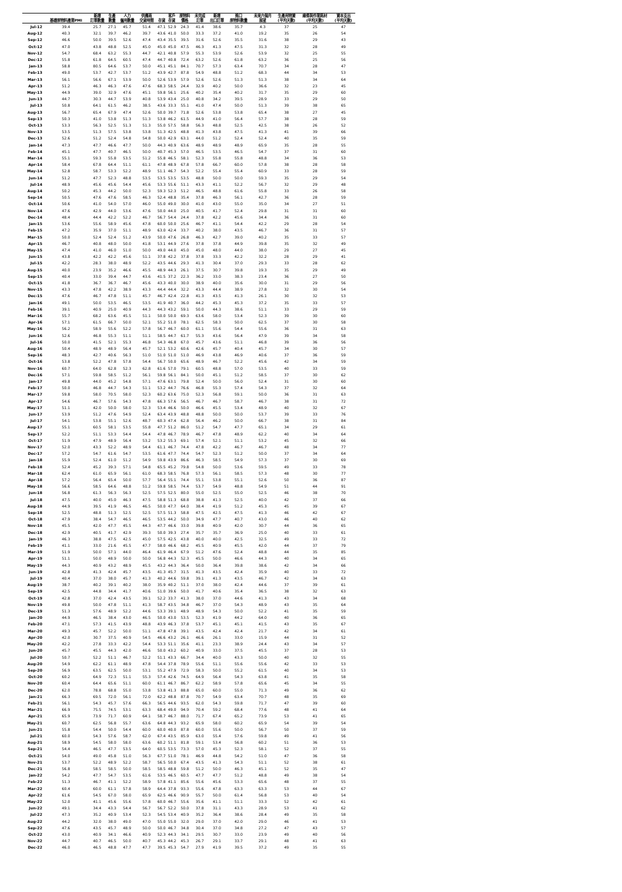| | 基礎原物料產業PMI | 新增 訂單數量 | 生產 數量 | 人力 僱用數量 | 供應商 交貨時間 | 存貨 | 客戶 存貨 | 原物料 價格 | 未完成 訂單 | 新增 出口訂單 | 進口 原物料數量 | 未來六個月 展望 | 生產用物資 (平均天數) | 維修與作業耗材 (平均天數) | 資本支出 (平均天數) |
| --- | --- | --- | --- | --- | --- | --- | --- | --- | --- | --- | --- | --- | --- | --- | --- |
| Jul-12 | 39.4 | 25.7 | 27.1 | 45.7 | 51.4 | 47.1 | 52.9 | 24.3 | 41.4 | 38.6 | 35.7 | 4.3 | 37 | 25 | 47 |
| Aug-12 | 40.3 | 32.1 | 39.7 | 46.2 | 39.7 | 43.6 | 41.0 | 50.0 | 33.3 | 37.2 | 41.0 | 19.2 | 35 | 26 | 54 |
| Sep-12 | 46.6 | 50.0 | 39.5 | 52.6 | 47.4 | 43.4 | 35.5 | 39.5 | 31.6 | 52.6 | 35.5 | 31.6 | 38 | 29 | 43 |
| Oct-12 | 47.0 | 43.8 | 48.8 | 52.5 | 45.0 | 45.0 | 45.0 | 47.5 | 46.3 | 41.3 | 47.5 | 31.3 | 32 | 28 | 49 |
| Nov-12 | 54.7 | 68.4 | 63.2 | 55.3 | 44.7 | 42.1 | 40.8 | 57.9 | 55.3 | 53.9 | 52.6 | 53.9 | 32 | 25 | 55 |
| Dec-12 | 55.8 | 61.8 | 64.5 | 60.5 | 47.4 | 44.7 | 40.8 | 72.4 | 63.2 | 52.6 | 61.8 | 63.2 | 36 | 25 | 56 |
| Jan-13 | 58.8 | 80.5 | 64.6 | 53.7 | 50.0 | 45.1 | 45.1 | 84.1 | 70.7 | 57.3 | 63.4 | 70.7 | 34 | 28 | 47 |
| Feb-13 | 49.0 | 53.7 | 42.7 | 53.7 | 51.2 | 43.9 | 42.7 | 87.8 | 54.9 | 48.8 | 51.2 | 68.3 | 44 | 34 | 53 |
| Mar-13 | 56.1 | 56.6 | 67.1 | 53.9 | 50.0 | 52.6 | 53.9 | 57.9 | 52.6 | 52.6 | 51.3 | 51.3 | 38 | 34 | 64 |
| Apr-13 | 51.2 | 46.3 | 46.3 | 47.6 | 47.6 | 68.3 | 58.5 | 24.4 | 32.9 | 40.2 | 50.0 | 36.6 | 32 | 23 | 45 |
| May-13 | 44.9 | 39.0 | 32.9 | 47.6 | 45.1 | 59.8 | 56.1 | 25.6 | 40.2 | 35.4 | 40.2 | 31.7 | 35 | 29 | 60 |
| Jun-13 | 44.7 | 30.3 | 44.7 | 53.9 | 40.8 | 53.9 | 43.4 | 25.0 | 40.8 | 34.2 | 39.5 | 28.9 | 33 | 29 | 50 |
| Jul-13 | 50.8 | 64.1 | 61.5 | 46.2 | 38.5 | 43.6 | 33.3 | 55.1 | 41.0 | 47.4 | 50.0 | 51.3 | 39 | 38 | 65 |
| Aug-13 | 56.7 | 65.4 | 67.9 | 47.4 | 52.6 | 50.0 | 39.7 | 71.8 | 52.6 | 53.8 | 53.8 | 65.4 | 38 | 27 | 45 |
| Sep-13 | 50.3 | 41.0 | 53.8 | 51.3 | 51.3 | 53.8 | 46.2 | 61.5 | 44.9 | 41.0 | 56.4 | 57.7 | 38 | 28 | 59 |
| Oct-13 | 53.3 | 56.3 | 52.5 | 51.3 | 51.3 | 55.0 | 57.5 | 58.8 | 56.3 | 48.8 | 52.5 | 42.5 | 38 | 26 | 52 |
| Nov-13 | 53.5 | 51.3 | 57.5 | 53.8 | 53.8 | 51.3 | 42.5 | 48.8 | 41.3 | 43.8 | 47.5 | 41.3 | 41 | 39 | 66 |
| Dec-13 | 52.6 | 51.2 | 52.4 | 54.8 | 54.8 | 50.0 | 42.9 | 63.1 | 44.0 | 51.2 | 52.4 | 52.4 | 40 | 35 | 59 |
| Jan-14 | 47.3 | 47.7 | 46.6 | 47.7 | 50.0 | 44.3 | 40.9 | 63.6 | 48.9 | 48.9 | 48.9 | 65.9 | 35 | 28 | 55 |
| Feb-14 | 45.1 | 47.7 | 40.7 | 46.5 | 50.0 | 40.7 | 45.3 | 57.0 | 46.5 | 53.5 | 46.5 | 54.7 | 37 | 31 | 60 |
| Mar-14 | 55.1 | 59.3 | 55.8 | 53.5 | 51.2 | 55.8 | 46.5 | 58.1 | 52.3 | 55.8 | 55.8 | 48.8 | 34 | 36 | 53 |
| Apr-14 | 58.4 | 67.8 | 64.4 | 51.1 | 61.1 | 47.8 | 48.9 | 67.8 | 57.8 | 66.7 | 60.0 | 57.8 | 38 | 28 | 58 |
| May-14 | 52.8 | 58.7 | 53.3 | 52.2 | 48.9 | 51.1 | 46.7 | 54.3 | 52.2 | 55.4 | 55.4 | 60.9 | 33 | 28 | 59 |
| Jun-14 | 51.2 | 47.7 | 52.3 | 48.8 | 53.5 | 53.5 | 53.5 | 53.5 | 48.8 | 50.0 | 50.0 | 59.3 | 35 | 29 | 54 |
| Jul-14 | 48.9 | 45.6 | 45.6 | 54.4 | 45.6 | 53.3 | 55.6 | 51.1 | 43.3 | 41.1 | 52.2 | 56.7 | 32 | 29 | 48 |
| Aug-14 | 50.2 | 45.3 | 44.2 | 50.0 | 52.3 | 59.3 | 52.3 | 51.2 | 46.5 | 48.8 | 61.6 | 55.8 | 33 | 26 | 58 |
| Sep-14 | 50.5 | 47.6 | 47.6 | 58.5 | 46.3 | 52.4 | 48.8 | 35.4 | 37.8 | 46.3 | 56.1 | 42.7 | 36 | 28 | 59 |
| Oct-14 | 50.6 | 41.0 | 54.0 | 57.0 | 46.0 | 55.0 | 49.0 | 30.0 | 41.0 | 43.0 | 55.0 | 35.0 | 34 | 27 | 51 |
| Nov-14 | 47.6 | 42.9 | 44.0 | 53.6 | 47.6 | 50.0 | 44.0 | 25.0 | 40.5 | 41.7 | 52.4 | 29.8 | 31 | 31 | 60 |
| Dec-14 | 48.4 | 44.4 | 42.2 | 52.2 | 46.7 | 56.7 | 54.4 | 24.4 | 37.8 | 42.2 | 45.6 | 34.4 | 36 | 31 | 60 |
| Jan-15 | 53.6 | 55.6 | 58.9 | 45.6 | 47.8 | 60.0 | 50.0 | 25.6 | 46.7 | 41.1 | 54.4 | 42.2 | 29 | 28 | 54 |
| Feb-15 | 47.2 | 35.9 | 37.0 | 51.1 | 48.9 | 63.0 | 42.4 | 33.7 | 40.2 | 38.0 | 43.5 | 46.7 | 36 | 31 | 57 |
| Mar-15 | 50.0 | 52.4 | 52.4 | 51.2 | 43.9 | 50.0 | 47.6 | 26.8 | 46.3 | 42.7 | 39.0 | 40.2 | 35 | 33 | 57 |
| Apr-15 | 46.7 | 40.8 | 48.0 | 50.0 | 41.8 | 53.1 | 44.9 | 27.6 | 37.8 | 37.8 | 44.9 | 39.8 | 35 | 32 | 49 |
| May-15 | 47.4 | 41.0 | 46.0 | 51.0 | 50.0 | 49.0 | 44.0 | 45.0 | 45.0 | 48.0 | 44.0 | 38.0 | 29 | 27 | 45 |
| Jun-15 | 43.8 | 42.2 | 42.2 | 45.6 | 51.1 | 37.8 | 42.2 | 37.8 | 37.8 | 33.3 | 42.2 | 32.2 | 28 | 29 | 41 |
| Jul-15 | 42.2 | 28.3 | 38.0 | 48.9 | 52.2 | 43.5 | 44.6 | 29.3 | 41.3 | 30.4 | 37.0 | 29.3 | 33 | 28 | 62 |
| Aug-15 | 40.0 | 23.9 | 35.2 | 46.6 | 45.5 | 48.9 | 44.3 | 26.1 | 37.5 | 30.7 | 39.8 | 19.3 | 35 | 29 | 49 |
| Sep-15 | 40.4 | 33.0 | 39.4 | 44.7 | 43.6 | 41.5 | 37.2 | 22.3 | 36.2 | 33.0 | 38.3 | 23.4 | 36 | 27 | 50 |
| Oct-15 | 41.8 | 36.7 | 36.7 | 46.7 | 45.6 | 43.3 | 40.0 | 30.0 | 38.9 | 40.0 | 35.6 | 30.0 | 31 | 29 | 56 |
| Nov-15 | 43.3 | 47.8 | 42.2 | 38.9 | 43.3 | 44.4 | 44.4 | 32.2 | 43.3 | 44.4 | 38.9 | 27.8 | 32 | 30 | 54 |
| Dec-15 | 47.6 | 46.7 | 47.8 | 51.1 | 45.7 | 46.7 | 42.4 | 22.8 | 41.3 | 43.5 | 41.3 | 26.1 | 30 | 32 | 53 |
| Jan-16 | 49.1 | 50.0 | 53.5 | 46.5 | 53.5 | 41.9 | 40.7 | 36.0 | 44.2 | 45.3 | 45.3 | 37.2 | 35 | 33 | 57 |
| Feb-16 | 39.1 | 40.9 | 25.0 | 40.9 | 44.3 | 44.3 | 43.2 | 59.1 | 50.0 | 44.3 | 38.6 | 51.1 | 33 | 29 | 59 |
| Mar-16 | 55.7 | 68.2 | 63.6 | 45.5 | 51.1 | 50.0 | 50.0 | 69.3 | 63.6 | 58.0 | 53.4 | 52.3 | 39 | 30 | 60 |
| Apr-16 | 57.1 | 61.5 | 66.7 | 50.0 | 52.1 | 55.2 | 51.0 | 78.1 | 62.5 | 58.3 | 50.0 | 62.5 | 37 | 30 | 58 |
| May-16 | 56.2 | 58.9 | 55.6 | 52.2 | 57.8 | 56.7 | 46.7 | 60.0 | 61.1 | 55.6 | 54.4 | 55.6 | 36 | 31 | 63 |
| Jun-16 | 52.6 | 46.8 | 55.3 | 51.1 | 51.1 | 58.5 | 44.7 | 61.7 | 55.3 | 43.6 | 56.4 | 47.9 | 39 | 34 | 58 |
| Jul-16 | 50.0 | 41.5 | 52.1 | 55.3 | 46.8 | 54.3 | 46.8 | 67.0 | 45.7 | 43.6 | 51.1 | 46.8 | 39 | 36 | 56 |
| Aug-16 | 50.4 | 48.9 | 48.9 | 56.4 | 45.7 | 52.1 | 53.2 | 60.6 | 42.6 | 45.7 | 40.4 | 45.7 | 34 | 30 | 57 |
| Sep-16 | 48.3 | 42.7 | 40.6 | 56.3 | 51.0 | 51.0 | 51.0 | 51.0 | 46.9 | 43.8 | 46.9 | 40.6 | 37 | 36 | 59 |
| Oct-16 | 53.8 | 52.2 | 47.8 | 57.8 | 54.4 | 56.7 | 50.0 | 65.6 | 48.9 | 46.7 | 52.2 | 45.6 | 42 | 34 | 59 |
| Nov-16 | 60.7 | 64.0 | 62.8 | 52.3 | 62.8 | 61.6 | 57.0 | 79.1 | 60.5 | 48.8 | 57.0 | 53.5 | 40 | 33 | 59 |
| Dec-16 | 57.1 | 59.8 | 58.5 | 51.2 | 56.1 | 59.8 | 56.1 | 84.1 | 50.0 | 45.1 | 51.2 | 58.5 | 37 | 30 | 62 |
| Jan-17 | 49.8 | 44.0 | 45.2 | 54.8 | 57.1 | 47.6 | 63.1 | 79.8 | 52.4 | 50.0 | 56.0 | 52.4 | 31 | 30 | 60 |
| Feb-17 | 50.0 | 46.8 | 44.7 | 54.3 | 51.1 | 53.2 | 44.7 | 76.6 | 46.8 | 55.3 | 57.4 | 54.3 | 37 | 32 | 64 |
| Mar-17 | 59.8 | 58.0 | 70.5 | 58.0 | 52.3 | 60.2 | 63.6 | 75.0 | 52.3 | 56.8 | 59.1 | 50.0 | 36 | 31 | 63 |
| Apr-17 | 54.6 | 46.7 | 57.6 | 54.3 | 47.8 | 66.3 | 57.6 | 56.5 | 46.7 | 46.7 | 58.7 | 46.7 | 38 | 31 | 72 |
| May-17 | 51.1 | 42.0 | 50.0 | 58.0 | 52.3 | 53.4 | 46.6 | 50.0 | 46.6 | 45.5 | 53.4 | 48.9 | 40 | 32 | 67 |
| Jun-17 | 53.9 | 51.2 | 47.6 | 54.9 | 52.4 | 63.4 | 43.9 | 48.8 | 48.8 | 50.0 | 50.0 | 53.7 | 39 | 33 | 76 |
| Jul-17 | 54.1 | 53.8 | 55.1 | 52.6 | 48.7 | 60.3 | 47.4 | 62.8 | 56.4 | 46.2 | 50.0 | 66.7 | 38 | 31 | 84 |
| Aug-17 | 55.1 | 60.5 | 58.1 | 53.5 | 55.8 | 47.7 | 51.2 | 86.0 | 51.2 | 54.7 | 47.7 | 65.1 | 34 | 29 | 61 |
| Sep-17 | 52.2 | 51.1 | 53.3 | 54.4 | 54.4 | 47.8 | 46.7 | 78.9 | 46.7 | 47.8 | 48.9 | 62.2 | 40 | 34 | 64 |
| Oct-17 | 51.9 | 47.9 | 48.9 | 56.4 | 53.2 | 53.2 | 55.3 | 69.1 | 57.4 | 52.1 | 51.1 | 53.2 | 45 | 32 | 66 |
| Nov-17 | 52.0 | 43.3 | 52.2 | 48.9 | 54.4 | 61.1 | 46.7 | 74.4 | 47.8 | 42.2 | 46.7 | 46.7 | 48 | 34 | 77 |
| Dec-17 | 57.2 | 54.7 | 61.6 | 54.7 | 53.5 | 61.6 | 47.7 | 74.4 | 54.7 | 52.3 | 51.2 | 50.0 | 37 | 34 | 64 |
| Jan-18 | 55.9 | 52.4 | 61.0 | 51.2 | 54.9 | 59.8 | 43.9 | 86.6 | 46.3 | 58.5 | 54.9 | 57.3 | 37 | 30 | 69 |
| Feb-18 | 52.4 | 45.2 | 39.3 | 57.1 | 54.8 | 65.5 | 45.2 | 79.8 | 54.8 | 50.0 | 53.6 | 59.5 | 49 | 33 | 78 |
| Mar-18 | 62.4 | 61.0 | 65.9 | 56.1 | 61.0 | 68.3 | 58.5 | 76.8 | 57.3 | 56.1 | 58.5 | 57.3 | 48 | 30 | 77 |
| Apr-18 | 57.2 | 56.4 | 65.4 | 50.0 | 57.7 | 56.4 | 55.1 | 74.4 | 55.1 | 53.8 | 55.1 | 52.6 | 50 | 36 | 87 |
| May-18 | 56.6 | 58.5 | 64.6 | 48.8 | 51.2 | 59.8 | 58.5 | 74.4 | 53.7 | 54.9 | 48.8 | 54.9 | 51 | 44 | 91 |
| Jun-18 | 56.8 | 61.3 | 56.3 | 56.3 | 52.5 | 57.5 | 52.5 | 80.0 | 55.0 | 52.5 | 55.0 | 52.5 | 46 | 38 | 70 |
| Jul-18 | 47.5 | 40.0 | 45.0 | 46.3 | 47.5 | 58.8 | 51.3 | 68.8 | 38.8 | 41.3 | 52.5 | 40.0 | 42 | 37 | 66 |
| Aug-18 | 44.9 | 39.5 | 41.9 | 46.5 | 46.5 | 50.0 | 47.7 | 64.0 | 38.4 | 41.9 | 51.2 | 45.3 | 45 | 39 | 67 |
| Sep-18 | 52.5 | 48.8 | 51.3 | 52.5 | 52.5 | 57.5 | 51.3 | 58.8 | 47.5 | 42.5 | 47.5 | 41.3 | 46 | 42 | 67 |
| Oct-18 | 47.9 | 38.4 | 54.7 | 46.5 | 46.5 | 53.5 | 44.2 | 50.0 | 34.9 | 47.7 | 40.7 | 43.0 | 46 | 40 | 62 |
| Nov-18 | 45.5 | 42.0 | 47.7 | 45.5 | 44.3 | 47.7 | 46.6 | 33.0 | 39.8 | 40.9 | 42.0 | 30.7 | 44 | 36 | 65 |
| Dec-18 | 42.9 | 40.5 | 41.7 | 42.9 | 39.3 | 50.0 | 39.3 | 27.4 | 35.7 | 35.7 | 36.9 | 25.0 | 40 | 33 | 61 |
| Jan-19 | 46.3 | 38.8 | 47.5 | 42.5 | 45.0 | 57.5 | 42.5 | 43.8 | 40.0 | 40.0 | 42.5 | 32.5 | 49 | 33 | 72 |
| Feb-19 | 41.1 | 33.0 | 21.6 | 45.5 | 47.7 | 58.0 | 46.6 | 68.2 | 45.5 | 40.9 | 45.5 | 42.0 | 44 | 37 | 79 |
| Mar-19 | 51.9 | 50.0 | 57.1 | 44.0 | 46.4 | 61.9 | 46.4 | 67.9 | 51.2 | 47.6 | 52.4 | 48.8 | 44 | 35 | 85 |
| Apr-19 | 51.1 | 50.0 | 48.9 | 50.0 | 50.0 | 56.8 | 44.3 | 52.3 | 45.5 | 50.0 | 46.6 | 44.3 | 40 | 34 | 65 |
| May-19 | 44.3 | 40.9 | 43.2 | 48.9 | 45.5 | 43.2 | 44.3 | 36.4 | 50.0 | 36.4 | 39.8 | 38.6 | 42 | 34 | 66 |
| Jun-19 | 42.8 | 41.3 | 42.4 | 45.7 | 43.5 | 41.3 | 45.7 | 31.5 | 41.3 | 43.5 | 42.4 | 35.9 | 40 | 33 | 72 |
| Jul-19 | 40.4 | 37.0 | 38.0 | 45.7 | 41.3 | 40.2 | 44.6 | 59.8 | 39.1 | 41.3 | 43.5 | 46.7 | 42 | 34 | 63 |
| Aug-19 | 38.7 | 40.2 | 39.1 | 40.2 | 38.0 | 35.9 | 40.2 | 51.1 | 37.0 | 38.0 | 42.4 | 44.6 | 37 | 39 | 61 |
| Sep-19 | 42.5 | 44.8 | 34.4 | 41.7 | 40.6 | 51.0 | 39.6 | 50.0 | 41.7 | 40.6 | 35.4 | 36.5 | 38 | 32 | 63 |
| Oct-19 | 42.8 | 37.0 | 42.4 | 43.5 | 39.1 | 52.2 | 33.7 | 41.3 | 38.0 | 37.0 | 44.6 | 41.3 | 43 | 34 | 68 |
| Nov-19 | 49.8 | 50.0 | 47.8 | 51.1 | 41.3 | 58.7 | 43.5 | 34.8 | 46.7 | 37.0 | 54.3 | 48.9 | 43 | 35 | 64 |
| Dec-19 | 51.3 | 57.6 | 48.9 | 52.2 | 44.6 | 53.3 | 39.1 | 48.9 | 48.9 | 54.3 | 50.0 | 52.2 | 41 | 35 | 59 |
| Jan-20 | 44.9 | 46.5 | 38.4 | 43.0 | 46.5 | 50.0 | 43.0 | 53.5 | 52.3 | 41.9 | 44.2 | 64.0 | 40 | 36 | 65 |
| Feb-20 | 47.1 | 57.3 | 41.5 | 43.9 | 48.8 | 43.9 | 46.3 | 37.8 | 53.7 | 45.1 | 45.1 | 41.5 | 43 | 35 | 67 |
| Mar-20 | 49.3 | 45.7 | 52.2 | 50.0 | 51.1 | 47.8 | 47.8 | 39.1 | 43.5 | 42.4 | 42.4 | 21.7 | 42 | 34 | 61 |
| Apr-20 | 42.0 | 30.7 | 37.5 | 40.9 | 54.5 | 46.6 | 43.2 | 26.1 | 46.6 | 26.1 | 33.0 | 15.9 | 44 | 31 | 52 |
| May-20 | 42.2 | 27.8 | 33.3 | 42.2 | 54.4 | 53.3 | 51.1 | 35.6 | 41.1 | 23.3 | 38.9 | 24.4 | 43 | 34 | 57 |
| Jun-20 | 45.7 | 45.5 | 44.3 | 42.0 | 46.6 | 50.0 | 43.2 | 60.2 | 40.9 | 33.0 | 37.5 | 45.5 | 37 | 28 | 53 |
| Jul-20 | 50.7 | 52.2 | 51.1 | 46.7 | 52.2 | 51.1 | 43.3 | 66.7 | 34.4 | 40.0 | 43.3 | 50.0 | 40 | 32 | 55 |
| Aug-20 | 54.9 | 62.2 | 61.1 | 48.9 | 47.8 | 54.4 | 37.8 | 78.9 | 55.6 | 51.1 | 55.6 | 55.6 | 42 | 33 | 53 |
| Sep-20 | 56.9 | 63.5 | 62.5 | 50.0 | 53.1 | 55.2 | 47.9 | 72.9 | 58.3 | 50.0 | 55.2 | 61.5 | 40 | 34 | 53 |
| Oct-20 | 60.2 | 64.9 | 72.3 | 51.1 | 55.3 | 57.4 | 42.6 | 74.5 | 64.9 | 56.4 | 54.3 | 63.8 | 41 | 35 | 58 |
| Nov-20 | 60.4 | 64.4 | 65.6 | 51.1 | 60.0 | 61.1 | 46.7 | 86.7 | 62.2 | 58.9 | 57.8 | 65.6 | 45 | 34 | 55 |
| Dec-20 | 62.0 | 78.8 | 68.8 | 55.0 | 53.8 | 53.8 | 41.3 | 88.8 | 65.0 | 60.0 | 55.0 | 71.3 | 49 | 36 | 62 |
| Jan-21 | 66.3 | 69.5 | 72.0 | 56.1 | 72.0 | 62.2 | 48.8 | 87.8 | 70.7 | 54.9 | 63.4 | 70.7 | 48 | 35 | 69 |
| Feb-21 | 56.1 | 54.3 | 45.7 | 57.6 | 66.3 | 56.5 | 44.6 | 93.5 | 62.0 | 54.3 | 59.8 | 71.7 | 47 | 39 | 60 |
| Mar-21 | 66.9 | 75.5 | 74.5 | 53.1 | 63.3 | 68.4 | 49.0 | 94.9 | 70.4 | 59.2 | 68.4 | 77.6 | 48 | 41 | 64 |
| Apr-21 | 65.9 | 73.9 | 71.7 | 60.9 | 64.1 | 58.7 | 46.7 | 88.0 | 71.7 | 67.4 | 65.2 | 73.9 | 53 | 41 | 65 |
| May-21 | 60.7 | 62.5 | 56.8 | 55.7 | 63.6 | 64.8 | 44.3 | 93.2 | 65.9 | 58.0 | 60.2 | 65.9 | 54 | 39 | 54 |
| Jun-21 | 55.8 | 54.4 | 50.0 | 54.4 | 60.0 | 60.0 | 40.0 | 87.8 | 60.0 | 55.6 | 50.0 | 56.7 | 50 | 37 | 59 |
| Jul-21 | 60.0 | 54.3 | 57.6 | 58.7 | 62.0 | 67.4 | 43.5 | 85.9 | 63.0 | 55.4 | 57.6 | 59.8 | 49 | 41 | 56 |
| Aug-21 | 58.9 | 54.5 | 58.0 | 58.0 | 63.6 | 60.2 | 51.1 | 81.8 | 59.1 | 53.4 | 56.8 | 60.2 | 51 | 36 | 53 |
| Sep-21 | 54.4 | 46.5 | 47.7 | 53.5 | 64.0 | 60.5 | 53.5 | 73.3 | 57.0 | 45.3 | 52.3 | 58.1 | 52 | 37 | 55 |
| Oct-21 | 54.0 | 49.0 | 45.8 | 51.0 | 56.3 | 67.7 | 51.0 | 78.1 | 46.9 | 44.8 | 54.2 | 51.0 | 47 | 36 | 58 |
| Nov-21 | 53.7 | 52.2 | 48.9 | 52.2 | 58.7 | 56.5 | 50.0 | 67.4 | 43.5 | 41.3 | 54.3 | 51.1 | 52 | 38 | 61 |
| Dec-21 | 56.8 | 58.5 | 58.5 | 50.0 | 58.5 | 58.5 | 48.8 | 59.8 | 51.2 | 50.0 | 46.3 | 45.1 | 52 | 35 | 47 |
| Jan-22 | 54.2 | 47.7 | 54.7 | 53.5 | 61.6 | 53.5 | 46.5 | 60.5 | 47.7 | 47.7 | 51.2 | 48.8 | 49 | 38 | 54 |
| Feb-22 | 51.3 | 46.7 | 41.1 | 52.2 | 58.9 | 57.8 | 41.1 | 85.6 | 55.6 | 45.6 | 53.3 | 65.6 | 48 | 37 | 55 |
| Mar-22 | 60.4 | 60.0 | 61.1 | 57.8 | 58.9 | 64.4 | 37.8 | 93.3 | 55.6 | 47.8 | 63.3 | 63.3 | 53 | 44 | 67 |
| Apr-22 | 61.6 | 54.5 | 67.0 | 58.0 | 65.9 | 62.5 | 46.6 | 90.9 | 55.7 | 50.0 | 61.4 | 56.8 | 53 | 40 | 54 |
| May-22 | 52.0 | 41.1 | 45.6 | 55.6 | 57.8 | 60.0 | 46.7 | 55.6 | 35.6 | 41.1 | 51.1 | 33.3 | 52 | 42 | 61 |
| Jun-22 | 49.1 | 34.4 | 43.3 | 54.4 | 56.7 | 56.7 | 52.2 | 50.0 | 37.8 | 31.1 | 43.3 | 28.9 | 53 | 41 | 62 |
| Jul-22 | 47.3 | 35.2 | 40.9 | 53.4 | 52.3 | 54.5 | 53.4 | 40.9 | 35.2 | 36.4 | 38.6 | 28.4 | 49 | 35 | 58 |
| Aug-22 | 44.2 | 32.0 | 38.0 | 49.0 | 47.0 | 55.0 | 55.0 | 32.0 | 29.0 | 37.0 | 42.0 | 29.0 | 46 | 41 | 53 |
| Sep-22 | 47.6 | 43.5 | 45.7 | 48.9 | 50.0 | 50.0 | 46.7 | 34.8 | 30.4 | 37.0 | 34.8 | 27.2 | 47 | 43 | 57 |
| Oct-22 | 43.0 | 40.9 | 34.1 | 46.6 | 40.9 | 52.3 | 44.3 | 34.1 | 29.5 | 30.7 | 33.0 | 23.9 | 49 | 40 | 56 |
| Nov-22 | 44.7 | 40.7 | 46.5 | 50.0 | 40.7 | 45.3 | 44.2 | 45.3 | 26.7 | 29.1 | 33.7 | 29.1 | 48 | 41 | 63 |
| Dec-22 | 46.0 | 46.5 | 48.8 | 47.7 | 47.7 | 39.5 | 45.3 | 54.7 | 27.9 | 41.9 | 39.5 | 37.2 | 49 | 35 | 55 |